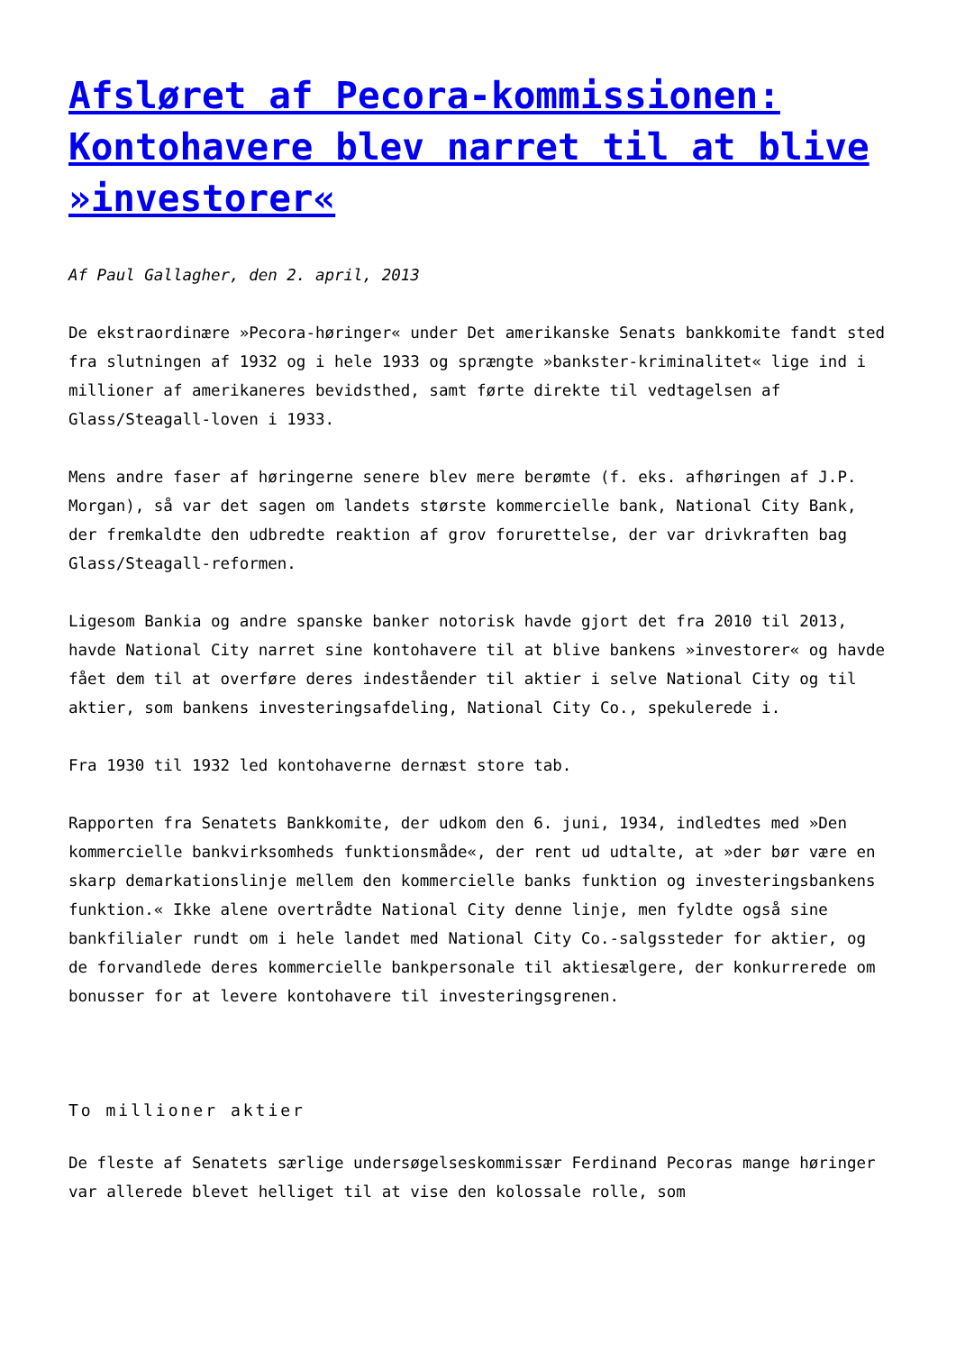Afsløret af Pecora-kommissionen: Kontohavere blev narret til at blive »investorer«
Af Paul Gallagher, den 2. april, 2013
De ekstraordinære »Pecora-høringer« under Det amerikanske Senats bankkomite fandt sted fra slutningen af 1932 og i hele 1933 og sprængte »bankster-kriminalitet« lige ind i millioner af amerikaneres bevidsthed, samt førte direkte til vedtagelsen af Glass/Steagall-loven i 1933.
Mens andre faser af høringerne senere blev mere berømte (f. eks. afhøringen af J.P. Morgan), så var det sagen om landets største kommercielle bank, National City Bank, der fremkaldte den udbredte reaktion af grov forurettelse, der var drivkraften bag Glass/Steagall-reformen.
Ligesom Bankia og andre spanske banker notorisk havde gjort det fra 2010 til 2013, havde National City narret sine kontohavere til at blive bankens »investorer« og havde fået dem til at overføre deres indeståender til aktier i selve National City og til aktier, som bankens investeringsafdeling, National City Co., spekulerede i.
Fra 1930 til 1932 led kontohaverne dernæst store tab.
Rapporten fra Senatets Bankkomite, der udkom den 6. juni, 1934, indledtes med »Den kommercielle bankvirksomheds funktionsmåde«, der rent ud udtalte, at »der bør være en skarp demarkationslinje mellem den kommercielle banks funktion og investeringsbankens funktion.« Ikke alene overtrådte National City denne linje, men fyldte også sine bankfilialer rundt om i hele landet med National City Co.-salgssteder for aktier, og de forvandlede deres kommercielle bankpersonale til aktiesælgere, der konkurrerede om bonusser for at levere kontohavere til investeringsgrenen.
To millioner aktier
De fleste af Senatets særlige undersøgelseskommissær Ferdinand Pecoras mange høringer var allerede blevet helliget til at vise den kolossale rolle, som